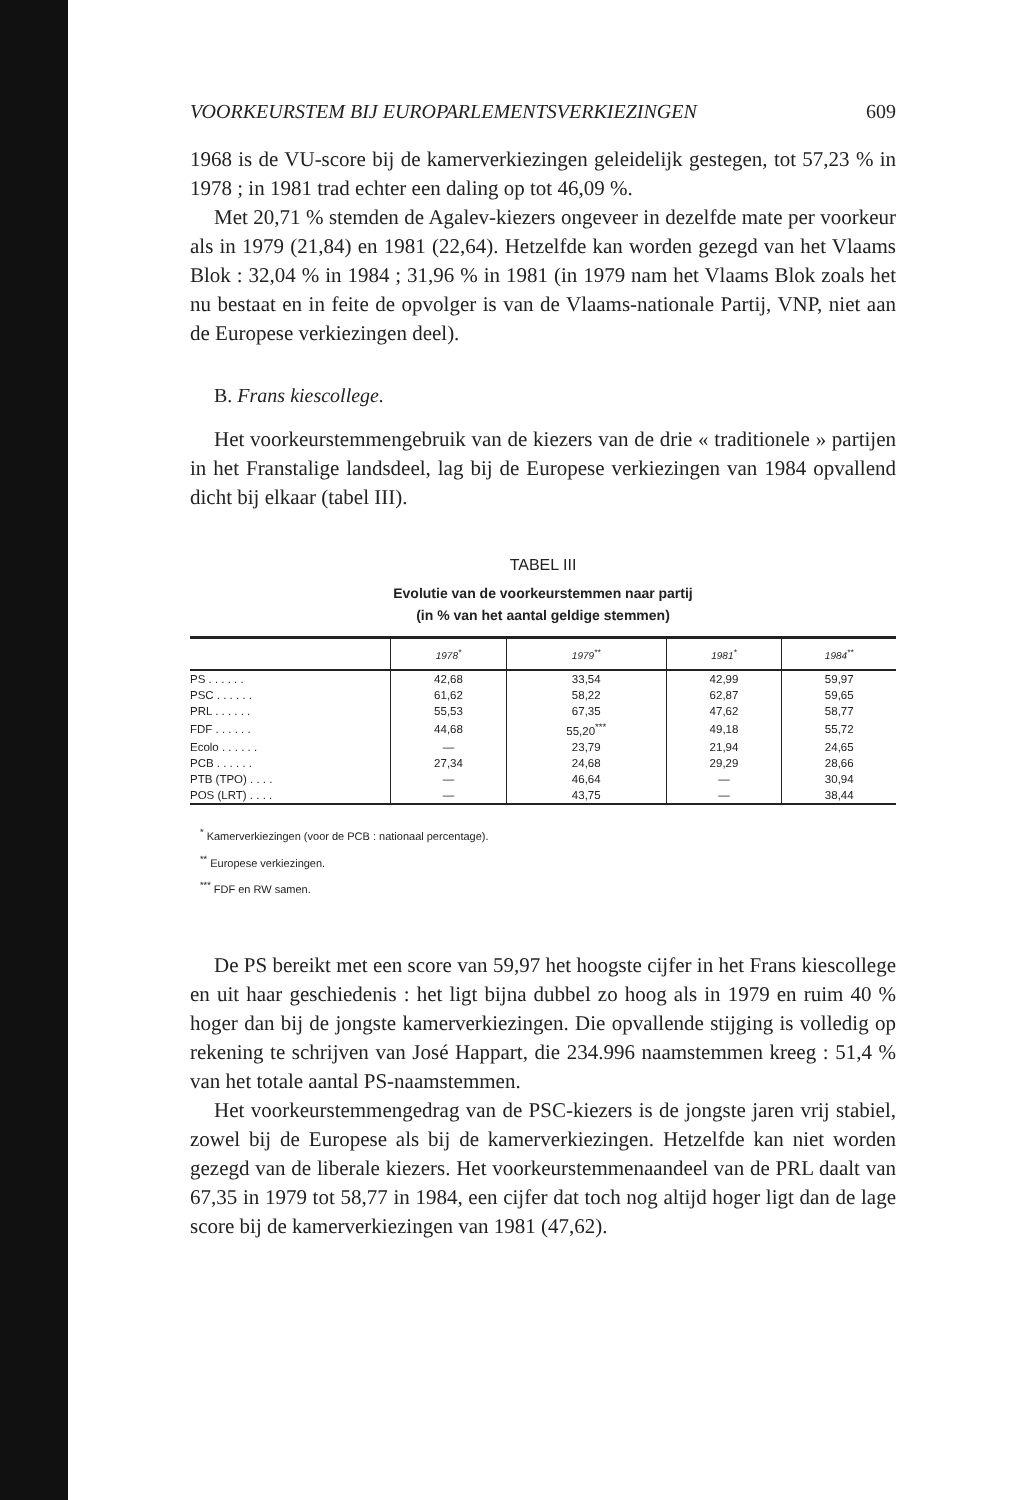VOORKEURSTEM BIJ EUROPARLEMENTSVERKIEZINGEN 609
1968 is de VU-score bij de kamerverkiezingen geleidelijk gestegen, tot 57,23 % in 1978 ; in 1981 trad echter een daling op tot 46,09 %.
Met 20,71 % stemden de Agalev-kiezers ongeveer in dezelfde mate per voorkeur als in 1979 (21,84) en 1981 (22,64). Hetzelfde kan worden gezegd van het Vlaams Blok : 32,04 % in 1984 ; 31,96 % in 1981 (in 1979 nam het Vlaams Blok zoals het nu bestaat en in feite de opvolger is van de Vlaams-nationale Partij, VNP, niet aan de Europese verkiezingen deel).
B. Frans kiescollege.
Het voorkeurstemmengebruik van de kiezers van de drie « traditionele » partijen in het Franstalige landsdeel, lag bij de Europese verkiezingen van 1984 opvallend dicht bij elkaar (tabel III).
TABEL III
Evolutie van de voorkeurstemmen naar partij
(in % van het aantal geldige stemmen)
| | 1978<sup>*</sup> | 1979<sup>**</sup> | 1981<sup>*</sup> | 1984<sup>**</sup> |
| --- | --- | --- | --- | --- |
| PS . . . . . . | 42,68 | 33,54 | 42,99 | 59,97 |
| PSC . . . . . . | 61,62 | 58,22 | 62,87 | 59,65 |
| PRL . . . . . . | 55,53 | 67,35 | 47,62 | 58,77 |
| FDF . . . . . . | 44,68 | 55,20<sup>***</sup> | 49,18 | 55,72 |
| Ecolo . . . . . . | — | 23,79 | 21,94 | 24,65 |
| PCB . . . . . . | 27,34 | 24,68 | 29,29 | 28,66 |
| PTB (TPO) . . . . | — | 46,64 | — | 30,94 |
| POS (LRT) . . . . | — | 43,75 | — | 38,44 |
<sup>*</sup> Kamerverkiezingen (voor de PCB : nationaal percentage).
<sup>**</sup> Europese verkiezingen.
<sup>***</sup> FDF en RW samen.
De PS bereikt met een score van 59,97 het hoogste cijfer in het Frans kiescollege en uit haar geschiedenis : het ligt bijna dubbel zo hoog als in 1979 en ruim 40 % hoger dan bij de jongste kamerverkiezingen. Die opvallende stijging is volledig op rekening te schrijven van José Happart, die 234.996 naamstemmen kreeg : 51,4 % van het totale aantal PS-naamstemmen.
Het voorkeurstemmengedrag van de PSC-kiezers is de jongste jaren vrij stabiel, zowel bij de Europese als bij de kamerverkiezingen. Hetzelfde kan niet worden gezegd van de liberale kiezers. Het voorkeurstemmenaandeel van de PRL daalt van 67,35 in 1979 tot 58,77 in 1984, een cijfer dat toch nog altijd hoger ligt dan de lage score bij de kamerverkiezingen van 1981 (47,62).